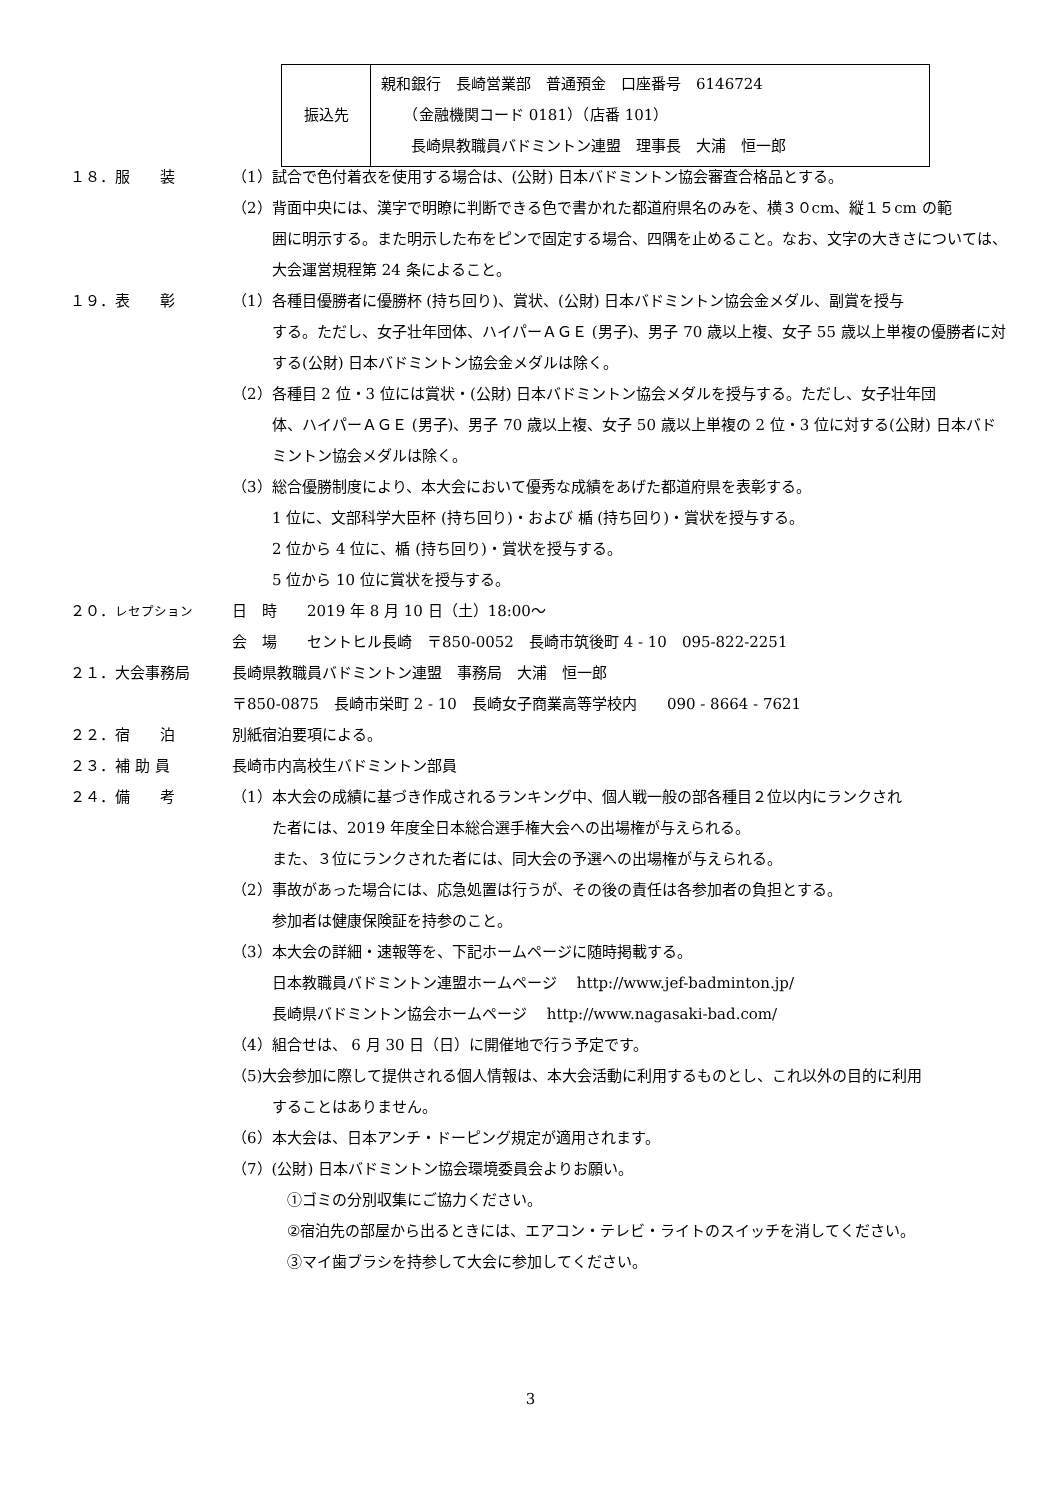| 振込先 | 親和銀行 長崎営業部 普通預金 口座番号 6146724 （金融機関コード 0181）（店番 101） 長崎県教職員バドミントン連盟 理事長 大浦 恒一郎 |
１８．服　　装 （1）試合で色付着衣を使用する場合は、(公財) 日本バドミントン協会審査合格品とする。
（2）背面中央には、漢字で明瞭に判断できる色で書かれた都道府県名のみを、横３０cm、縦１５cm の範
囲に明示する。また明示した布をピンで固定する場合、四隅を止めること。なお、文字の大きさについては、大会運営規程第 24 条によること。
１９．表　　彰 （1）各種目優勝者に優勝杯 (持ち回り)、賞状、(公財) 日本バドミントン協会金メダル、副賞を授与
する。ただし、女子壮年団体、ハイパーＡＧＥ (男子)、男子 70 歳以上複、女子 55 歳以上単複の優勝者に対する(公財) 日本バドミントン協会金メダルは除く。
（2）各種目 2 位・3 位には賞状・(公財) 日本バドミントン協会メダルを授与する。ただし、女子壮年団
体、ハイパーＡＧＥ (男子)、男子 70 歳以上複、女子 50 歳以上単複の 2 位・3 位に対する(公財) 日本バドミントン協会メダルは除く。
（3）総合優勝制度により、本大会において優秀な成績をあげた都道府県を表彰する。
1 位に、文部科学大臣杯 (持ち回り)・および 楯 (持ち回り)・賞状を授与する。
2 位から 4 位に、楯 (持ち回り)・賞状を授与する。
5 位から 10 位に賞状を授与する。
２０．レセプション
日　時　　2019 年 8 月 10 日（土）18:00～
会　場　　セントヒル長崎　〒850-0052　長崎市筑後町 4 - 10　095-822-2251
２１．大会事務局 長崎県教職員バドミントン連盟　事務局　大浦　恒一郎
〒850-0875　長崎市栄町 2 - 10　長崎女子商業高等学校内　　090 - 8664 - 7621
２２．宿　　泊 別紙宿泊要項による。
２３．補 助 員 長崎市内高校生バドミントン部員
２４．備　　考 （1）本大会の成績に基づき作成されるランキング中、個人戦一般の部各種目２位以内にランクされ
た者には、2019 年度全日本総合選手権大会への出場権が与えられる。
また、３位にランクされた者には、同大会の予選への出場権が与えられる。
（2）事故があった場合には、応急処置は行うが、その後の責任は各参加者の負担とする。
参加者は健康保険証を持参のこと。
（3）本大会の詳細・速報等を、下記ホームページに随時掲載する。
日本教職員バドミントン連盟ホームページ　 http://www.jef-badminton.jp/
長崎県バドミントン協会ホームページ　 http://www.nagasaki-bad.com/
（4）組合せは、 6 月 30 日（日）に開催地で行う予定です。
（5)大会参加に際して提供される個人情報は、本大会活動に利用するものとし、これ以外の目的に利用
することはありません。
（6）本大会は、日本アンチ・ドーピング規定が適用されます。
（7）(公財) 日本バドミントン協会環境委員会よりお願い。
①ゴミの分別収集にご協力ください。
②宿泊先の部屋から出るときには、エアコン・テレビ・ライトのスイッチを消してください。
③マイ歯ブラシを持参して大会に参加してください。
3